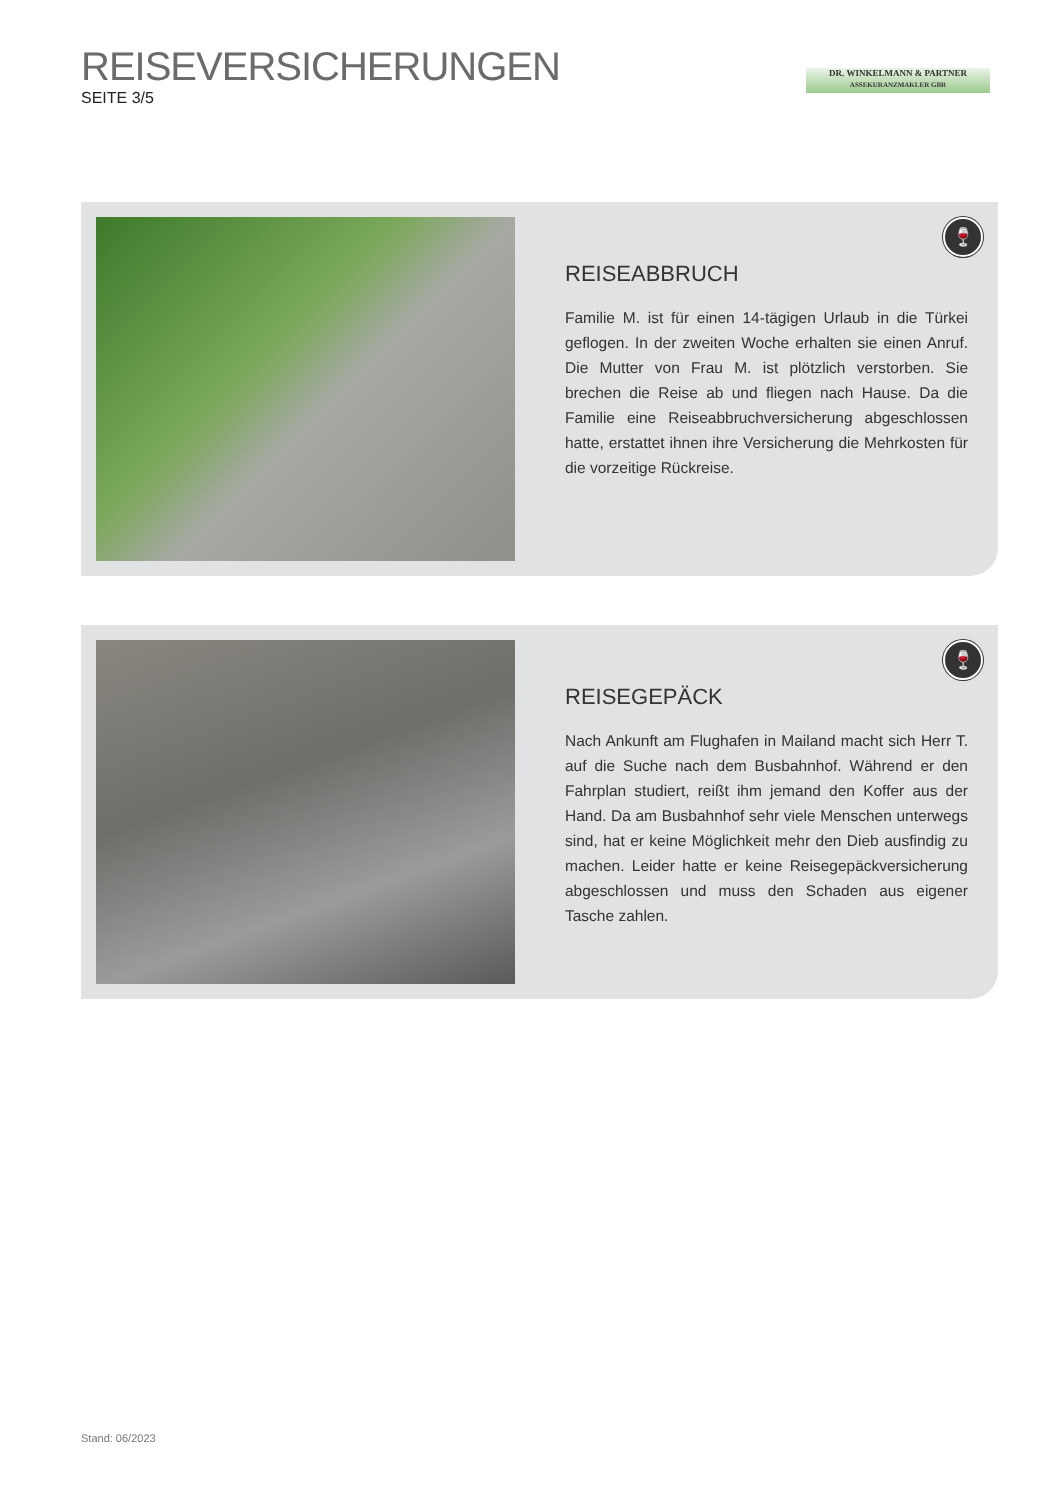REISEVERSICHERUNGEN
SEITE 3/5
DR. WINKELMANN & PARTNER
ASSEKURANZMAKLER GBR
🍷
REISEABBRUCH
Familie M. ist für einen 14-tägigen Urlaub in die Türkei geflogen. In der zweiten Woche erhalten sie einen Anruf. Die Mutter von Frau M. ist plötzlich verstorben. Sie brechen die Reise ab und fliegen nach Hause. Da die Familie eine Reiseabbruchversicherung abgeschlossen hatte, erstattet ihnen ihre Versicherung die Mehrkosten für die vorzeitige Rückreise.
🍷
REISEGEPÄCK
Nach Ankunft am Flughafen in Mailand macht sich Herr T. auf die Suche nach dem Busbahnhof. Während er den Fahrplan studiert, reißt ihm jemand den Koffer aus der Hand. Da am Busbahnhof sehr viele Menschen unterwegs sind, hat er keine Möglichkeit mehr den Dieb ausfindig zu machen. Leider hatte er keine Reisegepäckversicherung abgeschlossen und muss den Schaden aus eigener Tasche zahlen.
Stand: 06/2023